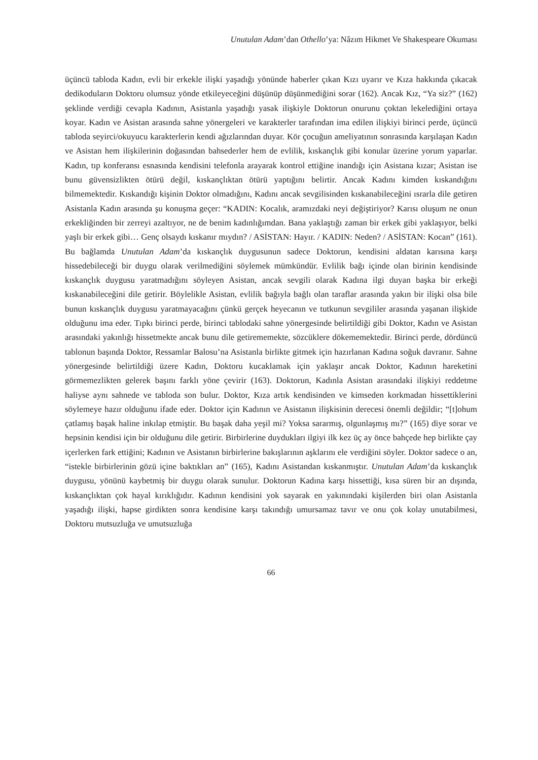Unutulan Adam’dan Othello’ya: Nâzım Hikmet Ve Shakespeare Okuması
üçüncü tabloda Kadın, evli bir erkekle ilişki yaşadığı yönünde haberler çıkan Kızı uyarır ve Kıza hakkında çıkacak dedikoduların Doktoru olumsuz yönde etkileyeceğini düşünüp düşünmediğini sorar (162). Ancak Kız, “Ya siz?” (162) şeklinde verdiği cevapla Kadının, Asistanla yaşadığı yasak ilişkiyle Doktorun onurunu çoktan lekelediğini ortaya koyar. Kadın ve Asistan arasında sahne yönergeleri ve karakterler tarafından ima edilen ilişkiyi birinci perde, üçüncü tabloda seyirci/okuyucu karakterlerin kendi ağızlarından duyar. Kör çocuğun ameliyatının sonrasında karşılaşan Kadın ve Asistan hem ilişkilerinin doğasından bahsederler hem de evlilik, kıskançlık gibi konular üzerine yorum yaparlar. Kadın, tıp konferansı esnasında kendisini telefonla arayarak kontrol ettiğine inandığı için Asistana kızar; Asistan ise bunu güvensizlikten ötürü değil, kıskançlıktan ötürü yaptığını belirtir. Ancak Kadını kimden kıskandığını bilmemektedir. Kıskandığı kişinin Doktor olmadığını, Kadını ancak sevgilisinden kıskanabileceğini ısrarla dile getiren Asistanla Kadın arasında şu konuşma geçer: “KADIN: Kocalık, aramızdaki neyi değiştiriyor? Karısı oluşum ne onun erkekliğinden bir zerreyi azaltıyor, ne de benim kadınlığımdan. Bana yaklaştığı zaman bir erkek gibi yaklaşıyor, belki yaşlı bir erkek gibi… Genç olsaydı kıskanır mıydın? / ASİSTAN: Hayır. / KADIN: Neden? / ASİSTAN: Kocan” (161). Bu bağlamda Unutulan Adam’da kıskançlık duygusunun sadece Doktorun, kendisini aldatan karısına karşı hissedebileceği bir duygu olarak verilmediğini söylemek mümkündür. Evlilik bağı içinde olan birinin kendisinde kıskançlık duygusu yaratmadığını söyleyen Asistan, ancak sevgili olarak Kadına ilgi duyan başka bir erkeği kıskanabileceğini dile getirir. Böylelikle Asistan, evlilik bağıyla bağlı olan taraflar arasında yakın bir ilişki olsa bile bunun kıskançlık duygusu yaratmayacağını çünkü gerçek heyecanın ve tutkunun sevgililer arasında yaşanan ilişkide olduğunu ima eder. Tıpkı birinci perde, birinci tablodaki sahne yönergesinde belirtildiği gibi Doktor, Kadın ve Asistan arasındaki yakınlığı hissetmekte ancak bunu dile getirememekte, sözcüklere dökememektedir. Birinci perde, dördüncü tablonun başında Doktor, Ressamlar Balosu’na Asistanla birlikte gitmek için hazırlanan Kadına soğuk davranır. Sahne yönergesinde belirtildiği üzere Kadın, Doktoru kucaklamak için yaklaşır ancak Doktor, Kadının hareketini görmemezlikten gelerek başını farklı yöne çevirir (163). Doktorun, Kadınla Asistan arasındaki ilişkiyi reddetme haliyse aynı sahnede ve tabloda son bulur. Doktor, Kıza artık kendisinden ve kimseden korkmadan hissettiklerini söylemeye hazır olduğunu ifade eder. Doktor için Kadının ve Asistanın ilişkisinin derecesi önemli değildir; “[t]ohum çatlamış başak haline inkılap etmiştir. Bu başak daha yeşil mi? Yoksa sararmış, olgunlaşmış mı?” (165) diye sorar ve hepsinin kendisi için bir olduğunu dile getirir. Birbirlerine duydukları ilgiyi ilk kez üç ay önce bahçede hep birlikte çay içerlerken fark ettiğini; Kadının ve Asistanın birbirlerine bakışlarının aşklarını ele verdiğini söyler. Doktor sadece o an, “istekle birbirlerinin gözü içine baktıkları an” (165), Kadını Asistandan kıskanmıştır. Unutulan Adam’da kıskançlık duygusu, yönünü kaybetmiş bir duygu olarak sunulur. Doktorun Kadına karşı hissettiği, kısa süren bir an dışında, kıskançlıktan çok hayal kırıklığıdır. Kadının kendisini yok sayarak en yakınındaki kişilerden biri olan Asistanla yaşadığı ilişki, hapse girdikten sonra kendisine karşı takındığı umursamaz tavır ve onu çok kolay unutabilmesi, Doktoru mutsuzluğa ve umutsuzluğa
66